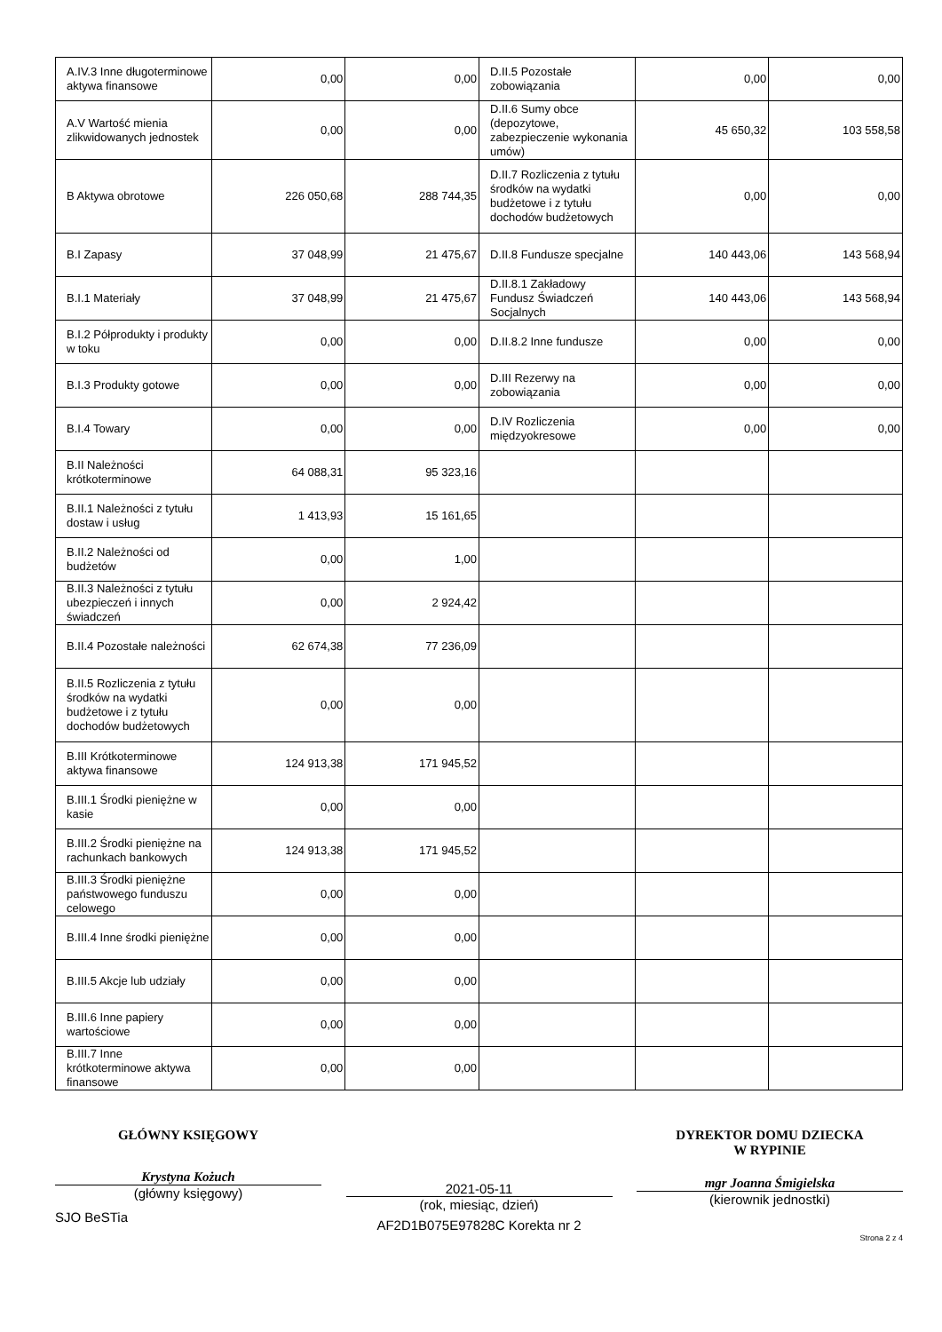| A.IV.3 Inne długoterminowe aktywa finansowe | 0,00 | 0,00 | D.II.5 Pozostałe zobowiązania | 0,00 | 0,00 |
| A.V Wartość mienia zlikwidowanych jednostek | 0,00 | 0,00 | D.II.6 Sumy obce (depozytowe, zabezpieczenie wykonania umów) | 45 650,32 | 103 558,58 |
| B Aktywa obrotowe | 226 050,68 | 288 744,35 | D.II.7 Rozliczenia z tytułu środków na wydatki budżetowe i z tytułu dochodów budżetowych | 0,00 | 0,00 |
| B.I Zapasy | 37 048,99 | 21 475,67 | D.II.8 Fundusze specjalne | 140 443,06 | 143 568,94 |
| B.I.1 Materiały | 37 048,99 | 21 475,67 | D.II.8.1 Zakładowy Fundusz Świadczeń Socjalnych | 140 443,06 | 143 568,94 |
| B.I.2 Półprodukty i produkty w toku | 0,00 | 0,00 | D.II.8.2 Inne fundusze | 0,00 | 0,00 |
| B.I.3 Produkty gotowe | 0,00 | 0,00 | D.III Rezerwy na zobowiązania | 0,00 | 0,00 |
| B.I.4 Towary | 0,00 | 0,00 | D.IV Rozliczenia międzyokresowe | 0,00 | 0,00 |
| B.II Należności krótkoterminowe | 64 088,31 | 95 323,16 | | | |
| B.II.1 Należności z tytułu dostaw i usług | 1 413,93 | 15 161,65 | | | |
| B.II.2 Należności od budżetów | 0,00 | 1,00 | | | |
| B.II.3 Należności z tytułu ubezpieczeń i innych świadczeń | 0,00 | 2 924,42 | | | |
| B.II.4 Pozostałe należności | 62 674,38 | 77 236,09 | | | |
| B.II.5 Rozliczenia z tytułu środków na wydatki budżetowe i z tytułu dochodów budżetowych | 0,00 | 0,00 | | | |
| B.III Krótkoterminowe aktywa finansowe | 124 913,38 | 171 945,52 | | | |
| B.III.1 Środki pieniężne w kasie | 0,00 | 0,00 | | | |
| B.III.2 Środki pieniężne na rachunkach bankowych | 124 913,38 | 171 945,52 | | | |
| B.III.3 Środki pieniężne państwowego funduszu celowego | 0,00 | 0,00 | | | |
| B.III.4 Inne środki pieniężne | 0,00 | 0,00 | | | |
| B.III.5 Akcje lub udziały | 0,00 | 0,00 | | | |
| B.III.6 Inne papiery wartościowe | 0,00 | 0,00 | | | |
| B.III.7 Inne krótkoterminowe aktywa finansowe | 0,00 | 0,00 | | | |
GŁÓWNY KSIĘGOWY
Krystyna Kożuch
(główny księgowy)
SJO BeSTia
2021-05-11
(rok, miesiąc, dzień)
AF2D1B075E97828C Korekta nr 2
DYREKTOR DOMU DZIECKA
W RYPINIE
mgr Joanna Śmigielska
(kierownik jednostki)
Strona 2 z 4